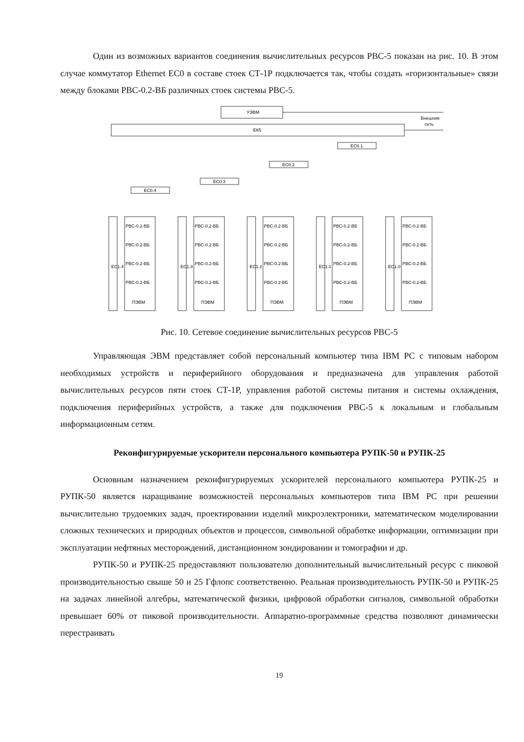Один из возможных вариантов соединения вычислительных ресурсов РВС-5 показан на рис. 10. В этом случае коммутатор Ethernet ЕС0 в составе стоек СТ-1Р подключается так, чтобы создать «горизонтальные» связи между блоками РВС-0.2-ВБ различных стоек системы РВС-5.
УЭВМ
ЕК5
Внешняя
сеть
EC0.1
EC0.2
EC0.3
EC0.4
РВС-0.2-ВБ
РВС-0.2-ВБ
РВС-0.2-ВБ
РВС-0.2-ВБ
ПЭВМ
РВС-0.2-ВБ
РВС-0.2-ВБ
РВС-0.2-ВБ
РВС-0.2-ВБ
ПЭВМ
РВС-0.2-ВБ
РВС-0.2-ВБ
РВС-0.2-ВБ
РВС-0.2-ВБ
ПЭВМ
РВС-0.2-ВБ
РВС-0.2-ВБ
РВС-0.2-ВБ
РВС-0.2-ВБ
ПЭВМ
РВС-0.2-ВБ
РВС-0.2-ВБ
РВС-0.2-ВБ
РВС-0.2-ВБ
ПЭВМ
EC1.4
EC1.3
EC1.2
EC1.1
EC1.0
Рис. 10. Сетевое соединение вычислительных ресурсов РВС-5
Управляющая ЭВМ представляет собой персональный компьютер типа IBM PC с типовым набором необходимых устройств и периферийного оборудования и предназначена для управления работой вычислительных ресурсов пяти стоек СТ-1Р, управления работой системы питания и системы охлаждения, подключения периферийных устройств, а также для подключения РВС-5 к локальным и глобальным информационным сетям.
Реконфигурируемые ускорители персонального компьютера РУПК-50 и РУПК-25
Основным назначением реконфигурируемых ускорителей персонального компьютера РУПК-25 и РУПК-50 является наращивание возможностей персональных компьютеров типа IBM PC при решении вычислительно трудоемких задач, проектировании изделий микроэлектроники, математическом моделировании сложных технических и природных объектов и процессов, символьной обработке информации, оптимизации при эксплуатации нефтяных месторождений, дистанционном зондировании и томографии и др.
РУПК-50 и РУПК-25 предоставляют пользователю дополнительный вычислительный ресурс с пиковой производительностью свыше 50 и 25 Гфлопс соответственно. Реальная производительность РУПК-50 и РУПК-25 на задачах линейной алгебры, математической физики, цифровой обработки сигналов, символьной обработки превышает 60% от пиковой производительности. Аппаратно-программные средства позволяют динамически перестраивать
19